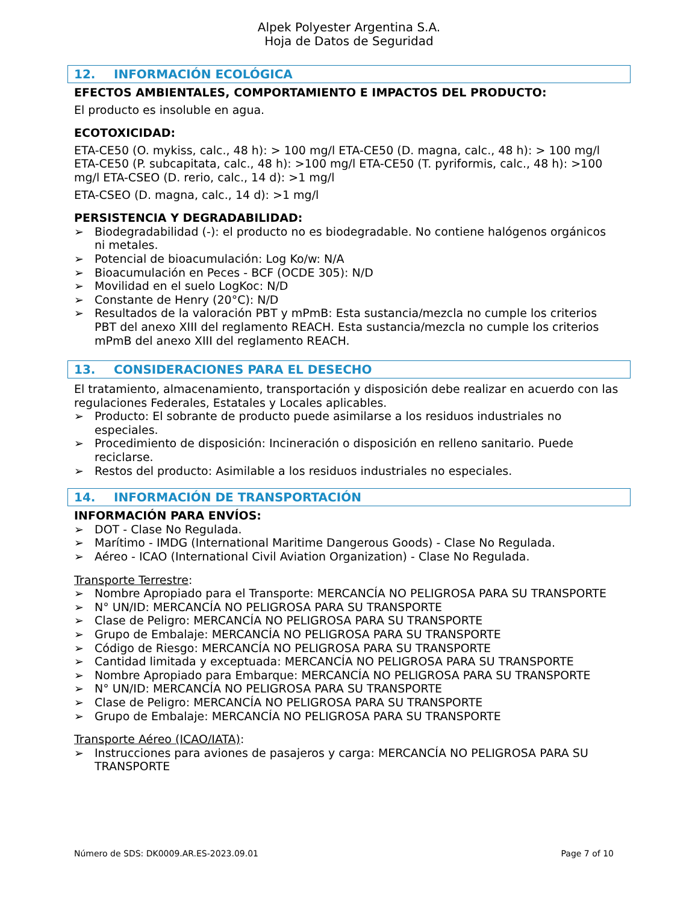Alpek Polyester Argentina S.A.
Hoja de Datos de Seguridad
12. INFORMACIÓN ECOLÓGICA
EFECTOS AMBIENTALES, COMPORTAMIENTO E IMPACTOS DEL PRODUCTO:
El producto es insoluble en agua.
ECOTOXICIDAD:
ETA-CE50 (O. mykiss, calc., 48 h): > 100 mg/l ETA-CE50 (D. magna, calc., 48 h): > 100 mg/l ETA-CE50 (P. subcapitata, calc., 48 h): >100 mg/l ETA-CE50 (T. pyriformis, calc., 48 h): >100 mg/l ETA-CSEO (D. rerio, calc., 14 d): >1 mg/l
ETA-CSEO (D. magna, calc., 14 d): >1 mg/l
PERSISTENCIA Y DEGRADABILIDAD:
➢ Biodegradabilidad (-): el producto no es biodegradable. No contiene halógenos orgánicos ni metales.
➢ Potencial de bioacumulación: Log Ko/w: N/A
➢ Bioacumulación en Peces - BCF (OCDE 305): N/D
➢ Movilidad en el suelo LogKoc: N/D
➢ Constante de Henry (20°C): N/D
➢ Resultados de la valoración PBT y mPmB: Esta sustancia/mezcla no cumple los criterios PBT del anexo XIII del reglamento REACH. Esta sustancia/mezcla no cumple los criterios mPmB del anexo XIII del reglamento REACH.
13. CONSIDERACIONES PARA EL DESECHO
El tratamiento, almacenamiento, transportación y disposición debe realizar en acuerdo con las regulaciones Federales, Estatales y Locales aplicables.
➢ Producto: El sobrante de producto puede asimilarse a los residuos industriales no especiales.
➢ Procedimiento de disposición: Incineración o disposición en relleno sanitario. Puede reciclarse.
➢ Restos del producto: Asimilable a los residuos industriales no especiales.
14. INFORMACIÓN DE TRANSPORTACIÓN
INFORMACIÓN PARA ENVÍOS:
➢ DOT - Clase No Regulada.
➢ Marítimo - IMDG (International Maritime Dangerous Goods) - Clase No Regulada.
➢ Aéreo - ICAO (International Civil Aviation Organization) - Clase No Regulada.
Transporte Terrestre:
➢ Nombre Apropiado para el Transporte: MERCANCÍA NO PELIGROSA PARA SU TRANSPORTE
➢ N° UN/ID: MERCANCÍA NO PELIGROSA PARA SU TRANSPORTE
➢ Clase de Peligro: MERCANCÍA NO PELIGROSA PARA SU TRANSPORTE
➢ Grupo de Embalaje: MERCANCÍA NO PELIGROSA PARA SU TRANSPORTE
➢ Código de Riesgo: MERCANCÍA NO PELIGROSA PARA SU TRANSPORTE
➢ Cantidad limitada y exceptuada: MERCANCÍA NO PELIGROSA PARA SU TRANSPORTE
➢ Nombre Apropiado para Embarque: MERCANCÍA NO PELIGROSA PARA SU TRANSPORTE
➢ N° UN/ID: MERCANCÍA NO PELIGROSA PARA SU TRANSPORTE
➢ Clase de Peligro: MERCANCÍA NO PELIGROSA PARA SU TRANSPORTE
➢ Grupo de Embalaje: MERCANCÍA NO PELIGROSA PARA SU TRANSPORTE
Transporte Aéreo (ICAO/IATA):
➢ Instrucciones para aviones de pasajeros y carga: MERCANCÍA NO PELIGROSA PARA SU TRANSPORTE
Número de SDS: DK0009.AR.ES-2023.09.01 Page 7 of 10